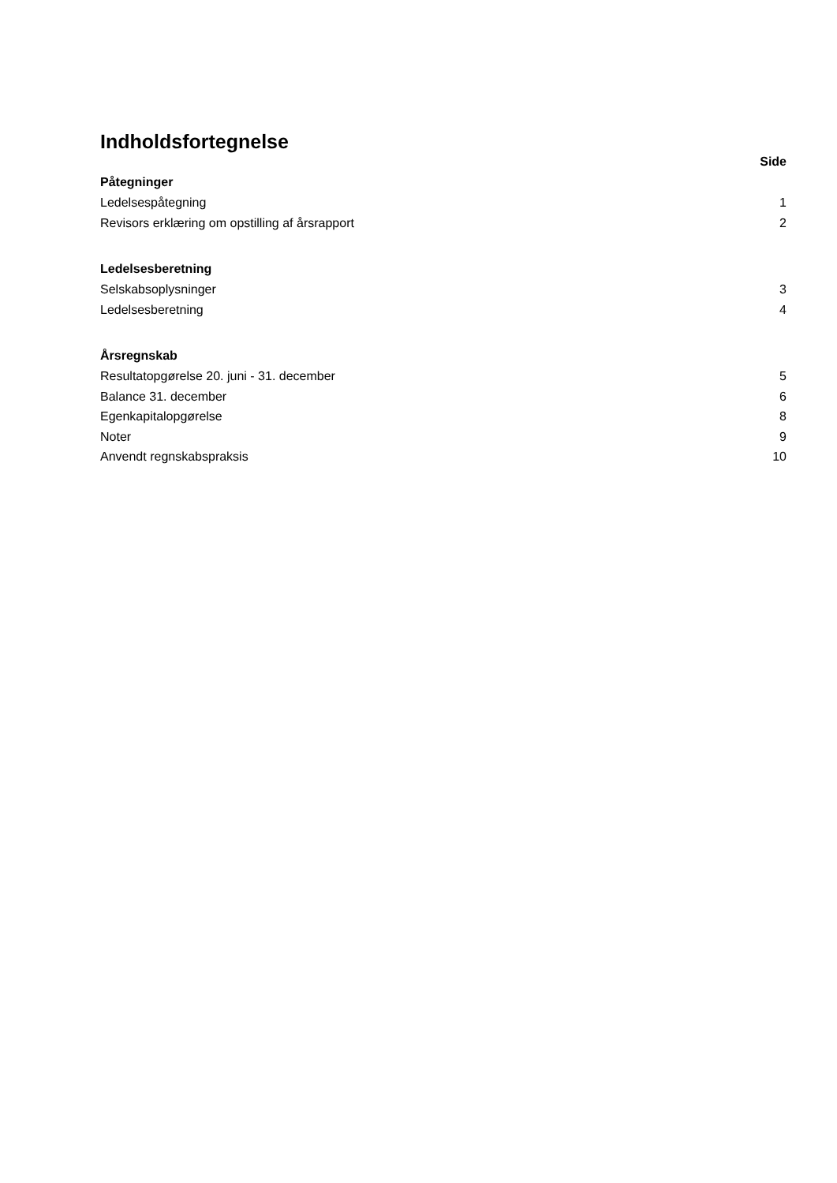Indholdsfortegnelse
Side
Påtegninger
Ledelsespåtegning 1
Revisors erklæring om opstilling af årsrapport 2
Ledelsesberetning
Selskabsoplysninger 3
Ledelsesberetning 4
Årsregnskab
Resultatopgørelse 20. juni - 31. december 5
Balance 31. december 6
Egenkapitalopgørelse 8
Noter 9
Anvendt regnskabspraksis 10